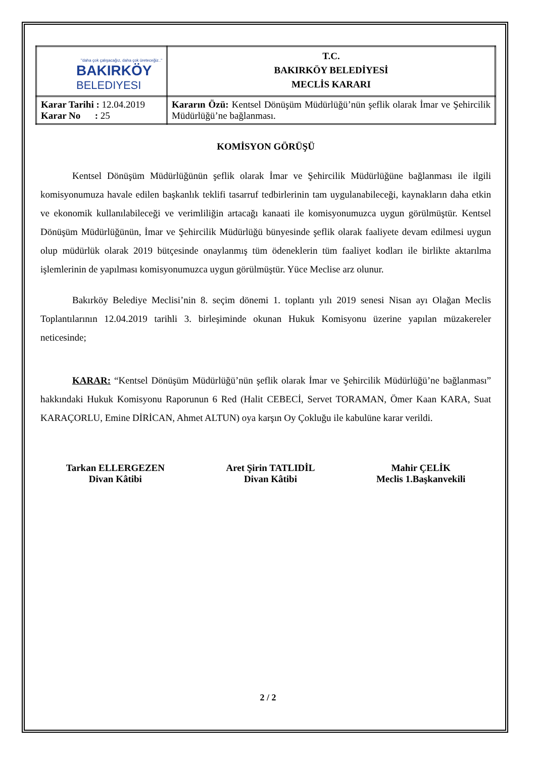| "daha çok çalışacağız, daha çok üreteceğiz.." BAKIRKÖY BELEDIYESI | T.C. BAKIRKÖY BELEDİYESİ MECLİS KARARI |
| Karar Tarihi : 12.04.2019 Karar No : 25 | Kararın Özü: Kentsel Dönüşüm Müdürlüğü’nün şeflik olarak İmar ve Şehircilik Müdürlüğü’ne bağlanması. |
KOMİSYON GÖRÜŞÜ
Kentsel Dönüşüm Müdürlüğünün şeflik olarak İmar ve Şehircilik Müdürlüğüne bağlanması ile ilgili komisyonumuza havale edilen başkanlık teklifi tasarruf tedbirlerinin tam uygulanabileceği, kaynakların daha etkin ve ekonomik kullanılabileceği ve verimliliğin artacağı kanaati ile komisyonumuzca uygun görülmüştür. Kentsel Dönüşüm Müdürlüğünün, İmar ve Şehircilik Müdürlüğü bünyesinde şeflik olarak faaliyete devam edilmesi uygun olup müdürlük olarak 2019 bütçesinde onaylanmış tüm ödeneklerin tüm faaliyet kodları ile birlikte aktarılma işlemlerinin de yapılması komisyonumuzca uygun görülmüştür. Yüce Meclise arz olunur.
Bakırköy Belediye Meclisi’nin 8. seçim dönemi 1. toplantı yılı 2019 senesi Nisan ayı Olağan Meclis Toplantılarının 12.04.2019 tarihli 3. birleşiminde okunan Hukuk Komisyonu üzerine yapılan müzakereler neticesinde;
KARAR: “Kentsel Dönüşüm Müdürlüğü’nün şeflik olarak İmar ve Şehircilik Müdürlüğü’ne bağlanması” hakkındaki Hukuk Komisyonu Raporunun 6 Red (Halit CEBECİ, Servet TORAMAN, Ömer Kaan KARA, Suat KARAÇORLU, Emine DİRİCAN, Ahmet ALTUN) oya karşın Oy Çokluğu ile kabulüne karar verildi.
Tarkan ELLERGEZEN
Divan Kâtibi
Aret Şirin TATLIDİL
Divan Kâtibi
Mahir ÇELİK
Meclis 1.Başkanvekili
2 / 2